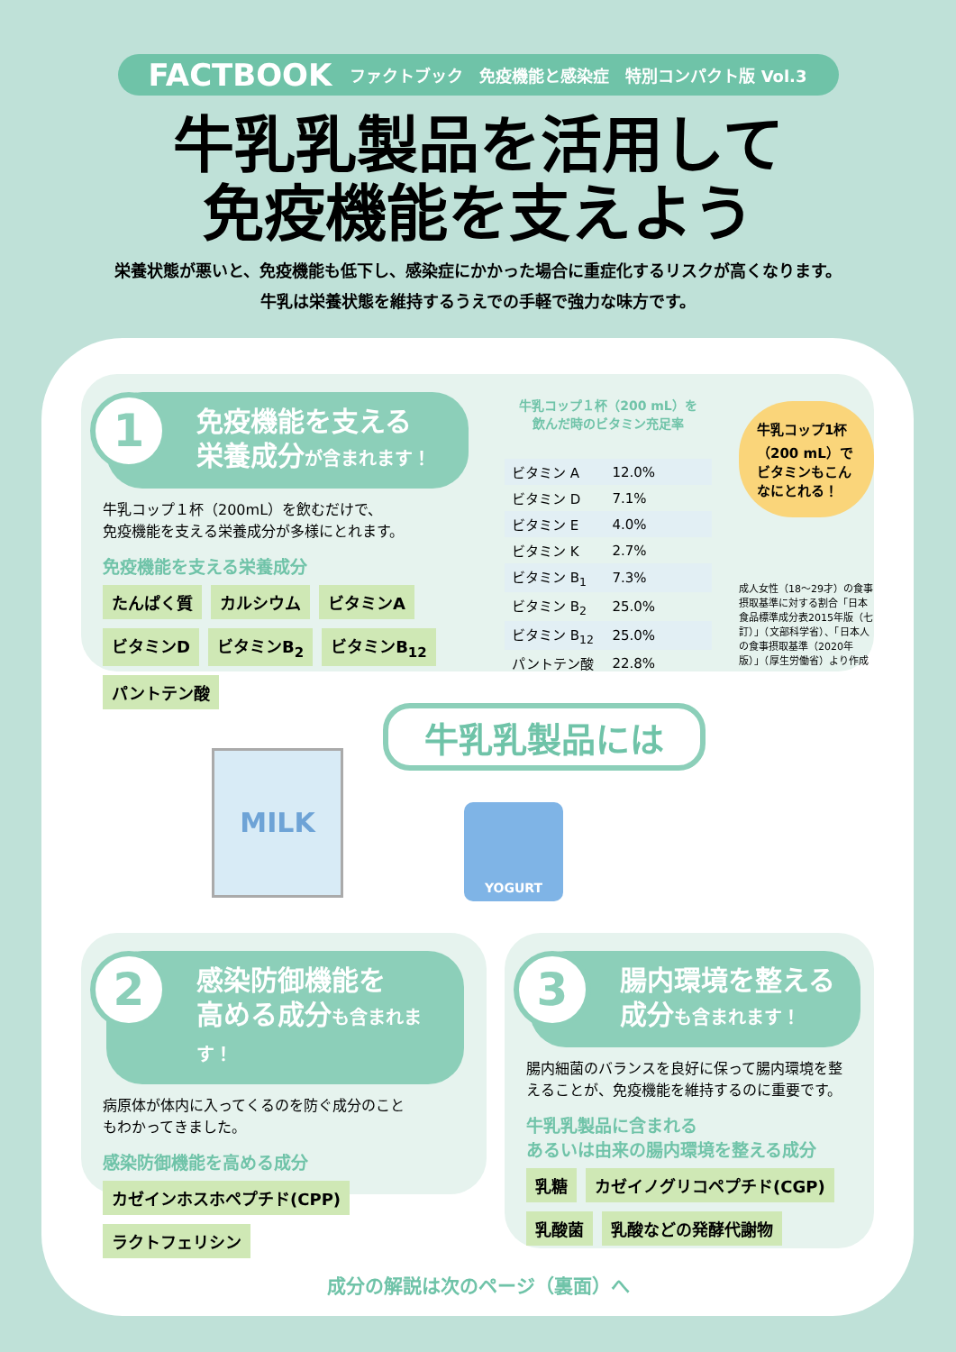FACTBOOK ファクトブック　免疫機能と感染症　特別コンパクト版 Vol.3
牛乳乳製品を活用して
免疫機能を支えよう
栄養状態が悪いと、免疫機能も低下し、感染症にかかった場合に重症化するリスクが高くなります。
牛乳は栄養状態を維持するうえでの手軽で強力な味方です。
1 免疫機能を支える
栄養成分が含まれます！
牛乳コップ１杯（200mL）を飲むだけで、
免疫機能を支える栄養成分が多様にとれます。
免疫機能を支える栄養成分
たんぱく質 カルシウム ビタミンA ビタミンD ビタミンB<sub>2</sub> ビタミンB<sub>12</sub> パントテン酸
牛乳コップ１杯（200 mL）を
飲んだ時のビタミン充足率
| ビタミン A | 12.0% |
| ビタミン D | 7.1% |
| ビタミン E | 4.0% |
| ビタミン K | 2.7% |
| ビタミン B<sub>1</sub> | 7.3% |
| ビタミン B<sub>2</sub> | 25.0% |
| ビタミン B<sub>12</sub> | 25.0% |
| パントテン酸 | 22.8% |
牛乳コップ1杯（200 mL）でビタミンもこんなにとれる！
成人女性（18～29才）の食事摂取基準に対する割合「日本食品標準成分表2015年版（七訂）」（文部科学省）、「日本人の食事摂取基準（2020年版）」（厚生労働省）より作成
牛乳乳製品には
MILK
YOGURT
2 感染防御機能を
高める成分も含まれます！
病原体が体内に入ってくるのを防ぐ成分のこと
もわかってきました。
感染防御機能を高める成分
カゼインホスホペプチド(CPP) ラクトフェリシン
3 腸内環境を整える
成分も含まれます！
腸内細菌のバランスを良好に保って腸内環境を整えることが、免疫機能を維持するのに重要です。
牛乳乳製品に含まれる
あるいは由来の腸内環境を整える成分
乳糖 カゼイノグリコペプチド(CGP) 乳酸菌 乳酸などの発酵代謝物
成分の解説は次のページ（裏面）へ